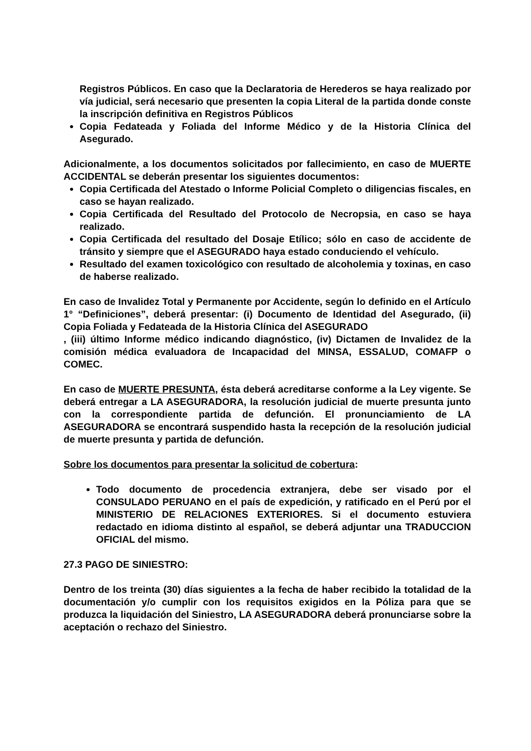Registros Públicos. En caso que la Declaratoria de Herederos se haya realizado por vía judicial, será necesario que presenten la copia Literal de la partida donde conste la inscripción definitiva en Registros Públicos
Copia Fedateada y Foliada del Informe Médico y de la Historia Clínica del Asegurado.
Adicionalmente, a los documentos solicitados por fallecimiento, en caso de MUERTE ACCIDENTAL se deberán presentar los siguientes documentos:
Copia Certificada del Atestado o Informe Policial Completo o diligencias fiscales, en caso se hayan realizado.
Copia Certificada del Resultado del Protocolo de Necropsia, en caso se haya realizado.
Copia Certificada del resultado del Dosaje Etílico; sólo en caso de accidente de tránsito y siempre que el ASEGURADO haya estado conduciendo el vehículo.
Resultado del examen toxicológico con resultado de alcoholemia y toxinas, en caso de haberse realizado.
En caso de Invalidez Total y Permanente por Accidente, según lo definido en el Artículo 1° “Definiciones”, deberá presentar: (i) Documento de Identidad del Asegurado, (ii) Copia Foliada y Fedateada de la Historia Clínica del ASEGURADO
, (iii) último Informe médico indicando diagnóstico, (iv) Dictamen de Invalidez de la comisión médica evaluadora de Incapacidad del MINSA, ESSALUD, COMAFP o COMEC.
En caso de MUERTE PRESUNTA, ésta deberá acreditarse conforme a la Ley vigente. Se deberá entregar a LA ASEGURADORA, la resolución judicial de muerte presunta junto con la correspondiente partida de defunción. El pronunciamiento de LA ASEGURADORA se encontrará suspendido hasta la recepción de la resolución judicial de muerte presunta y partida de defunción.
Sobre los documentos para presentar la solicitud de cobertura:
Todo documento de procedencia extranjera, debe ser visado por el CONSULADO PERUANO en el país de expedición, y ratificado en el Perú por el MINISTERIO DE RELACIONES EXTERIORES. Si el documento estuviera redactado en idioma distinto al español, se deberá adjuntar una TRADUCCION OFICIAL del mismo.
27.3 PAGO DE SINIESTRO:
Dentro de los treinta (30) días siguientes a la fecha de haber recibido la totalidad de la documentación y/o cumplir con los requisitos exigidos en la Póliza para que se produzca la liquidación del Siniestro, LA ASEGURADORA deberá pronunciarse sobre la aceptación o rechazo del Siniestro.